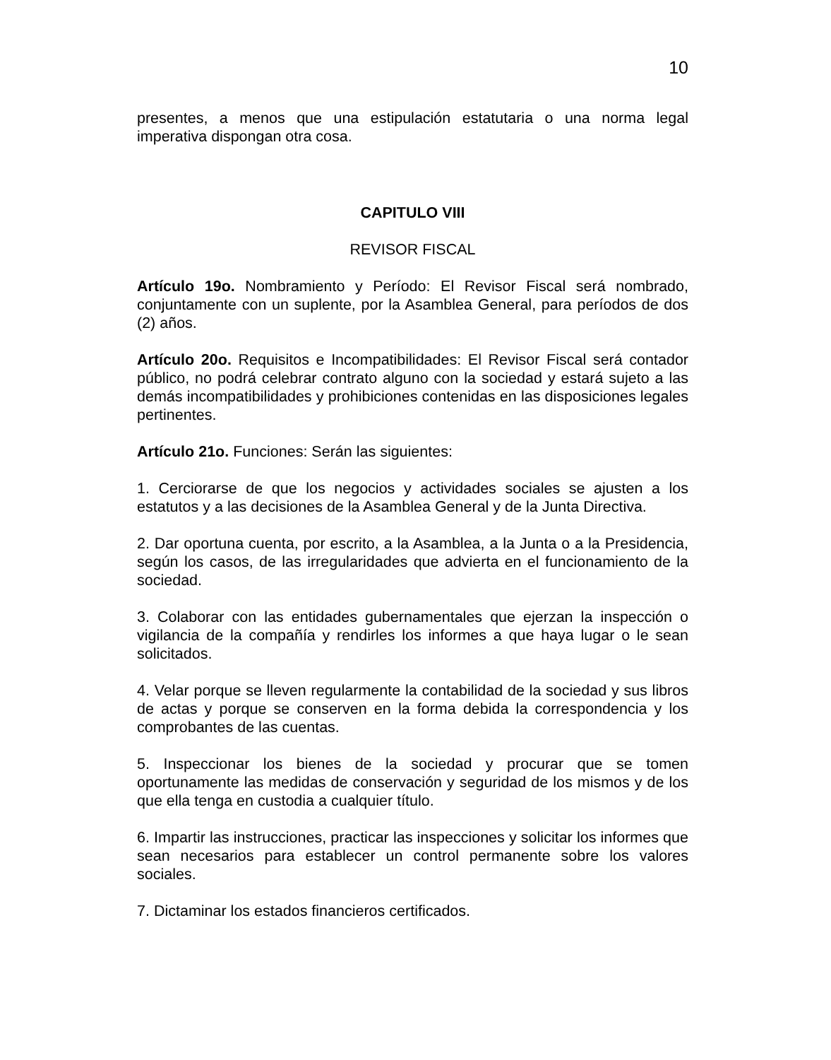10
presentes, a menos que una estipulación estatutaria o una norma legal imperativa dispongan otra cosa.
CAPITULO VIII
REVISOR FISCAL
Artículo 19o. Nombramiento y Período: El Revisor Fiscal será nombrado, conjuntamente con un suplente, por la Asamblea General, para períodos de dos (2) años.
Artículo 20o. Requisitos e Incompatibilidades: El Revisor Fiscal será contador público, no podrá celebrar contrato alguno con la sociedad y estará sujeto a las demás incompatibilidades y prohibiciones contenidas en las disposiciones legales pertinentes.
Artículo 21o. Funciones: Serán las siguientes:
1. Cerciorarse de que los negocios y actividades sociales se ajusten a los estatutos y a las decisiones de la Asamblea General y de la Junta Directiva.
2. Dar oportuna cuenta, por escrito, a la Asamblea, a la Junta o a la Presidencia, según los casos, de las irregularidades que advierta en el funcionamiento de la sociedad.
3. Colaborar con las entidades gubernamentales que ejerzan la inspección o vigilancia de la compañía y rendirles los informes a que haya lugar o le sean solicitados.
4. Velar porque se lleven regularmente la contabilidad de la sociedad y sus libros de actas y porque se conserven en la forma debida la correspondencia y los comprobantes de las cuentas.
5. Inspeccionar los bienes de la sociedad y procurar que se tomen oportunamente las medidas de conservación y seguridad de los mismos y de los que ella tenga en custodia a cualquier título.
6. Impartir las instrucciones, practicar las inspecciones y solicitar los informes que sean necesarios para establecer un control permanente sobre los valores sociales.
7. Dictaminar los estados financieros certificados.